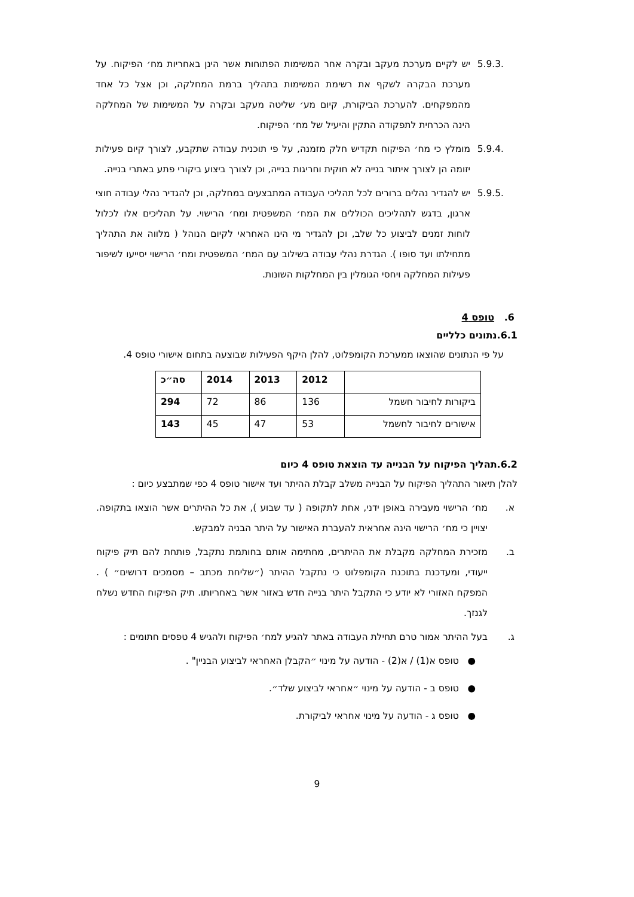5.9.3. יש לקיים מערכת מעקב ובקרה אחר המשימות הפתוחות אשר הינן באחריות מח׳ הפיקוח. על מערכת הבקרה לשקף את רשימת המשימות בתהליך ברמת המחלקה, וכן אצל כל אחד מהמפקחים. להערכת הביקורת, קיום מע׳ שליטה מעקב ובקרה על המשימות של המחלקה הינה הכרחית לתפקודה התקין והיעיל של מח׳ הפיקוח.
5.9.4. מומלץ כי מח׳ הפיקוח תקדיש חלק מזמנה, על פי תוכנית עבודה שתקבע, לצורך קיום פעילות יזומה הן לצורך איתור בנייה לא חוקית וחריגות בנייה, וכן לצורך ביצוע ביקורי פתע באתרי בנייה.
5.9.5. יש להגדיר נהלים ברורים לכל תהליכי העבודה המתבצעים במחלקה, וכן להגדיר נהלי עבודה חוצי ארגון, בדגש לתהליכים הכוללים את המח׳ המשפטית ומח׳ הרישוי. על תהליכים אלו לכלול לוחות זמנים לביצוע כל שלב, וכן להגדיר מי הינו האחראי לקיום הנוהל ( מלווה את התהליך מתחילתו ועד סופו ). הגדרת נהלי עבודה בשילוב עם המח׳ המשפטית ומח׳ הרישוי יסייעו לשיפור פעילות המחלקה ויחסי הגומלין בין המחלקות השונות.
6. טופס 4
6.1.נתונים כלליים
על פי הנתונים שהוצאו ממערכת הקומפלוט, להלן היקף הפעילות שבוצעה בתחום אישורי טופס 4.
| | 2012 | 2013 | 2014 | סה״כ |
| --- | --- | --- | --- | --- |
| ביקורות לחיבור חשמל | 136 | 86 | 72 | 294 |
| אישורים לחיבור לחשמל | 53 | 47 | 45 | 143 |
6.2.תהליך הפיקוח על הבנייה עד הוצאת טופס 4 כיום
להלן תיאור התהליך הפיקוח על הבנייה משלב קבלת ההיתר ועד אישור טופס 4 כפי שמתבצע כיום :
א. מח׳ הרישוי מעבירה באופן ידני, אחת לתקופה ( עד שבוע ), את כל ההיתרים אשר הוצאו בתקופה. יצויין כי מח׳ הרישוי הינה אחראית להעברת האישור על היתר הבניה למבקש.
ב. מזכירת המחלקה מקבלת את ההיתרים, מחתימה אותם בחותמת נתקבל, פותחת להם תיק פיקוח ייעודי, ומעדכנת בתוכנת הקומפלוט כי נתקבל ההיתר (״שליחת מכתב – מסמכים דרושים״ ) . המפקח האזורי לא יודע כי התקבל היתר בנייה חדש באזור אשר באחריותו. תיק הפיקוח החדש נשלח לגנזך.
ג. בעל ההיתר אמור טרם תחילת העבודה באתר להגיע למח׳ הפיקוח ולהגיש 4 טפסים חתומים :
● טופס א(1) / א(2) - הודעה על מינוי ״הקבלן האחראי לביצוע הבניין" .
● טופס ב - הודעה על מינוי ״אחראי לביצוע שלד״.
● טופס ג - הודעה על מינוי אחראי לביקורת.
9